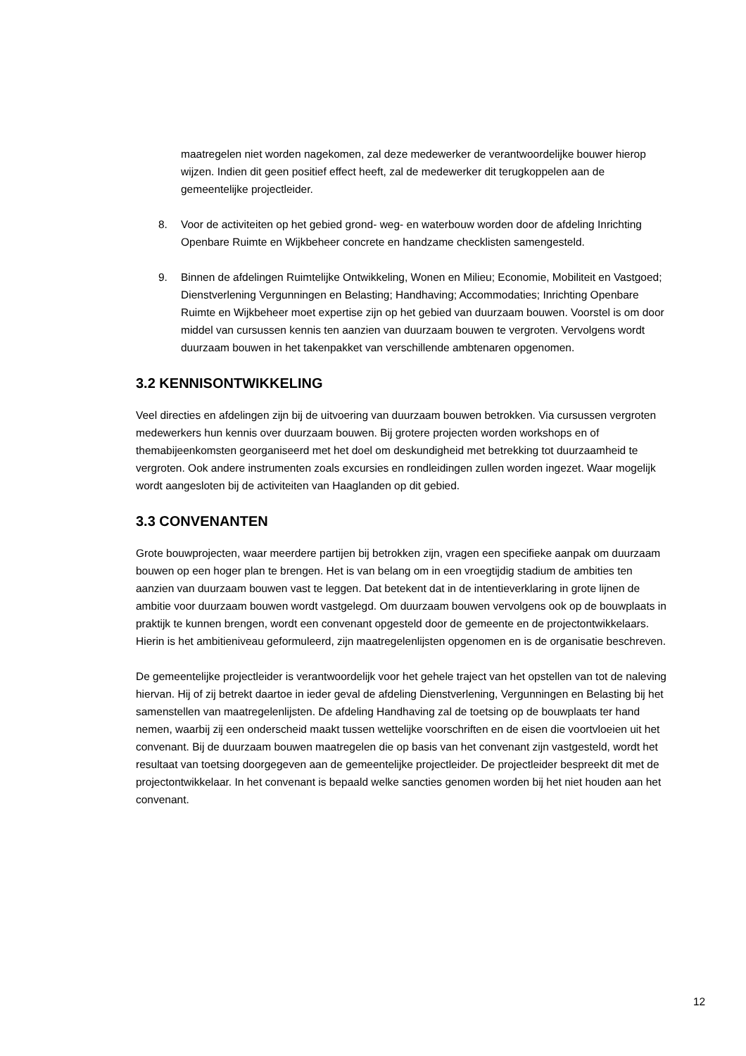maatregelen niet worden nagekomen, zal deze medewerker de verantwoordelijke bouwer hierop wijzen. Indien dit geen positief effect heeft, zal de medewerker dit terugkoppelen aan de gemeentelijke projectleider.
8. Voor de activiteiten op het gebied grond- weg- en waterbouw worden door de afdeling Inrichting Openbare Ruimte en Wijkbeheer concrete en handzame checklisten samengesteld.
9. Binnen de afdelingen Ruimtelijke Ontwikkeling, Wonen en Milieu; Economie, Mobiliteit en Vastgoed; Dienstverlening Vergunningen en Belasting; Handhaving; Accommodaties; Inrichting Openbare Ruimte en Wijkbeheer moet expertise zijn op het gebied van duurzaam bouwen. Voorstel is om door middel van cursussen kennis ten aanzien van duurzaam bouwen te vergroten. Vervolgens wordt duurzaam bouwen in het takenpakket van verschillende ambtenaren opgenomen.
3.2 KENNISONTWIKKELING
Veel directies en afdelingen zijn bij de uitvoering van duurzaam bouwen betrokken. Via cursussen vergroten medewerkers hun kennis over duurzaam bouwen. Bij grotere projecten worden workshops en of themabijeenkomsten georganiseerd met het doel om deskundigheid met betrekking tot duurzaamheid te vergroten. Ook andere instrumenten zoals excursies en rondleidingen zullen worden ingezet. Waar mogelijk wordt aangesloten bij de activiteiten van Haaglanden op dit gebied.
3.3 CONVENANTEN
Grote bouwprojecten, waar meerdere partijen bij betrokken zijn, vragen een specifieke aanpak om duurzaam bouwen op een hoger plan te brengen. Het is van belang om in een vroegtijdig stadium de ambities ten aanzien van duurzaam bouwen vast te leggen. Dat betekent dat in de intentieverklaring in grote lijnen de ambitie voor duurzaam bouwen wordt vastgelegd. Om duurzaam bouwen vervolgens ook op de bouwplaats in praktijk te kunnen brengen, wordt een convenant opgesteld door de gemeente en de projectontwikkelaars. Hierin is het ambitieniveau geformuleerd, zijn maatregelenlijsten opgenomen en is de organisatie beschreven.
De gemeentelijke projectleider is verantwoordelijk voor het gehele traject van het opstellen van tot de naleving hiervan. Hij of zij betrekt daartoe in ieder geval de afdeling Dienstverlening, Vergunningen en Belasting bij het samenstellen van maatregelenlijsten. De afdeling Handhaving zal de toetsing op de bouwplaats ter hand nemen, waarbij zij een onderscheid maakt tussen wettelijke voorschriften en de eisen die voortvloeien uit het convenant. Bij de duurzaam bouwen maatregelen die op basis van het convenant zijn vastgesteld, wordt het resultaat van toetsing doorgegeven aan de gemeentelijke projectleider. De projectleider bespreekt dit met de projectontwikkelaar. In het convenant is bepaald welke sancties genomen worden bij het niet houden aan het convenant.
12